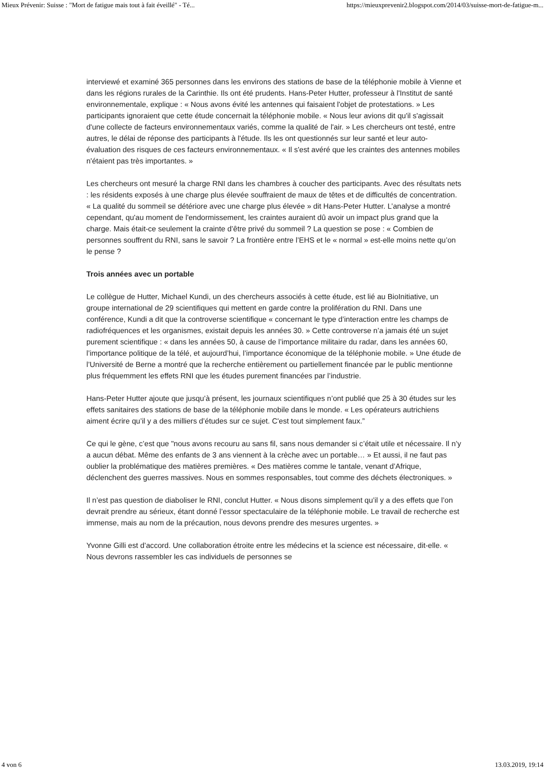Mieux Prévenir: Suisse : "Mort de fatigue mais tout à fait éveillé" - Té... https://mieuxprevenir2.blogspot.com/2014/03/suisse-mort-de-fatigue-m...
interviewé et examiné 365 personnes dans les environs des stations de base de la téléphonie mobile à Vienne et dans les régions rurales de la Carinthie. Ils ont été prudents. Hans-Peter Hutter, professeur à l'Institut de santé environnementale, explique : « Nous avons évité les antennes qui faisaient l'objet de protestations. » Les participants ignoraient que cette étude concernait la téléphonie mobile. « Nous leur avions dit qu'il s'agissait d'une collecte de facteurs environnementaux variés, comme la qualité de l'air. » Les chercheurs ont testé, entre autres, le délai de réponse des participants à l'étude. Ils les ont questionnés sur leur santé et leur auto-évaluation des risques de ces facteurs environnementaux. « Il s'est avéré que les craintes des antennes mobiles n'étaient pas très importantes. »
Les chercheurs ont mesuré la charge RNI dans les chambres à coucher des participants. Avec des résultats nets : les résidents exposés à une charge plus élevée souffraient de maux de têtes et de difficultés de concentration. « La qualité du sommeil se détériore avec une charge plus élevée » dit Hans-Peter Hutter. L’analyse a montré cependant, qu'au moment de l'endormissement, les craintes auraient dû avoir un impact plus grand que la charge. Mais était-ce seulement la crainte d’être privé du sommeil ? La question se pose : « Combien de personnes souffrent du RNI, sans le savoir ? La frontière entre l’EHS et le « normal » est-elle moins nette qu’on le pense ?
Trois années avec un portable
Le collègue de Hutter, Michael Kundi, un des chercheurs associés à cette étude, est lié au BioInitiative, un groupe international de 29 scientifiques qui mettent en garde contre la prolifération du RNI. Dans une conférence, Kundi a dit que la controverse scientifique « concernant le type d’interaction entre les champs de radiofréquences et les organismes, existait depuis les années 30. » Cette controverse n’a jamais été un sujet purement scientifique : « dans les années 50, à cause de l’importance militaire du radar, dans les années 60, l’importance politique de la télé, et aujourd’hui, l’importance économique de la téléphonie mobile. » Une étude de l’Université de Berne a montré que la recherche entièrement ou partiellement financée par le public mentionne plus fréquemment les effets RNI que les études purement financées par l’industrie.
Hans-Peter Hutter ajoute que jusqu’à présent, les journaux scientifiques n’ont publié que 25 à 30 études sur les effets sanitaires des stations de base de la téléphonie mobile dans le monde. « Les opérateurs autrichiens aiment écrire qu’il y a des milliers d’études sur ce sujet. C'est tout simplement faux.”
Ce qui le gène, c’est que "nous avons recouru au sans fil, sans nous demander si c’était utile et nécessaire. Il n’y a aucun débat. Même des enfants de 3 ans viennent à la crèche avec un portable… » Et aussi, il ne faut pas oublier la problématique des matières premières. « Des matières comme le tantale, venant d’Afrique, déclenchent des guerres massives. Nous en sommes responsables, tout comme des déchets électroniques. »
Il n’est pas question de diaboliser le RNI, conclut Hutter. « Nous disons simplement qu’il y a des effets que l’on devrait prendre au sérieux, étant donné l’essor spectaculaire de la téléphonie mobile. Le travail de recherche est immense, mais au nom de la précaution, nous devons prendre des mesures urgentes. »
Yvonne Gilli est d’accord. Une collaboration étroite entre les médecins et la science est nécessaire, dit-elle. « Nous devrons rassembler les cas individuels de personnes se
4 von 6 13.03.2019, 19:14